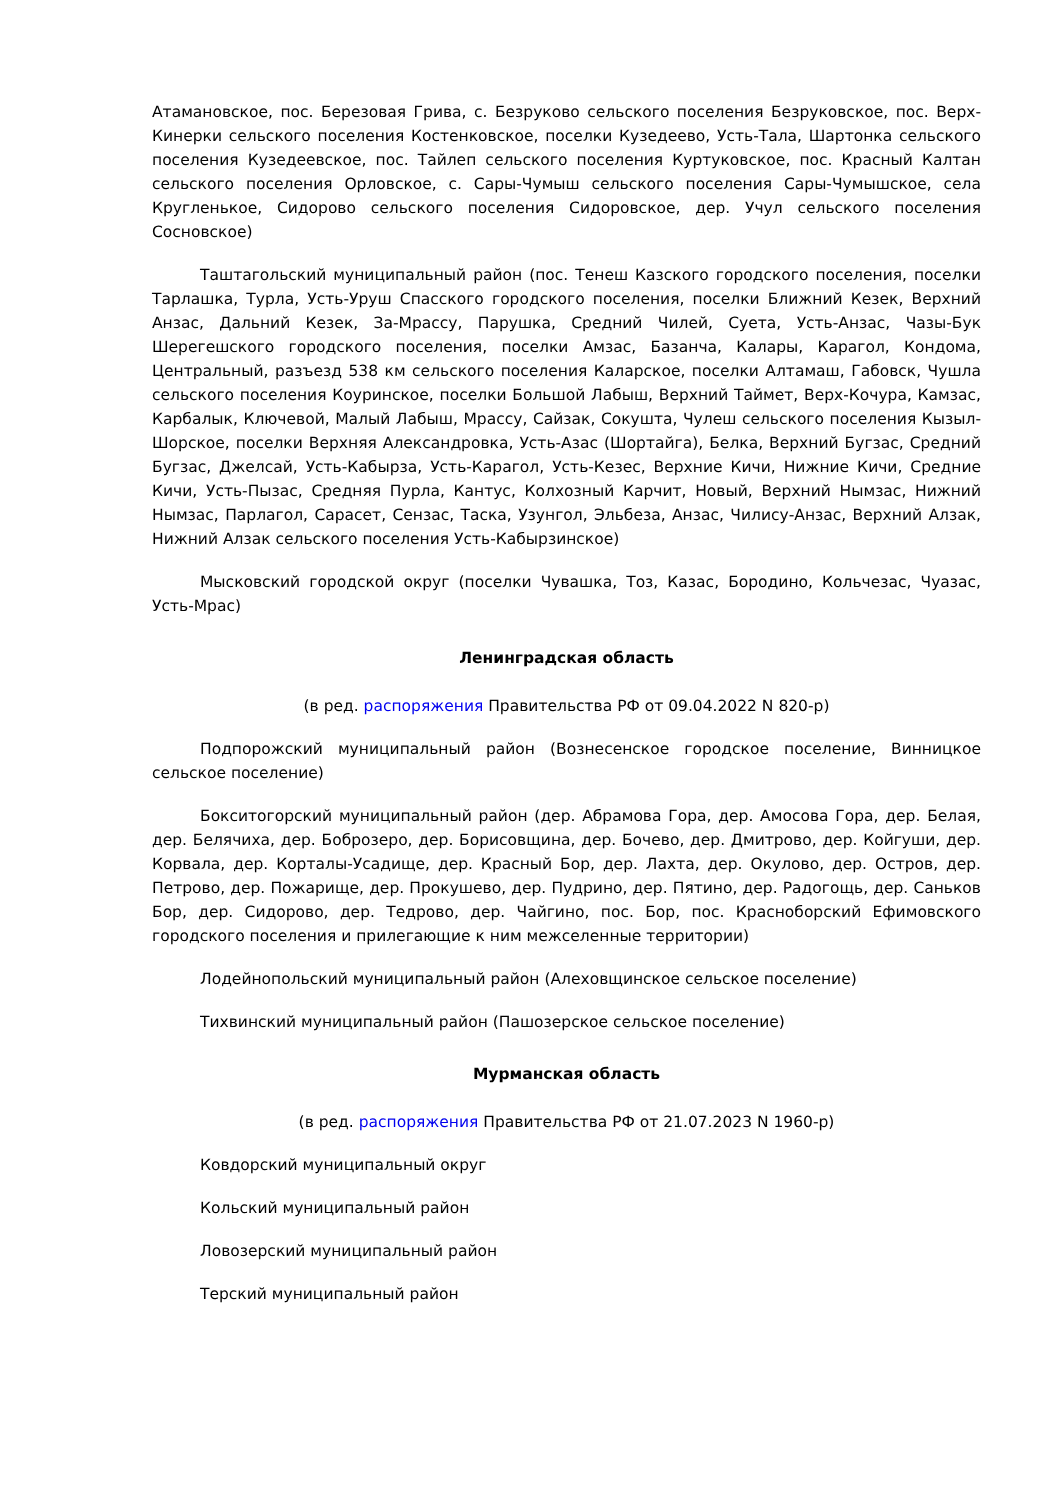Атамановское, пос. Березовая Грива, с. Безруково сельского поселения Безруковское, пос. Верх-Кинерки сельского поселения Костенковское, поселки Кузедеево, Усть-Тала, Шартонка сельского поселения Кузедеевское, пос. Тайлеп сельского поселения Куртуковское, пос. Красный Калтан сельского поселения Орловское, с. Сары-Чумыш сельского поселения Сары-Чумышское, села Кругленькое, Сидорово сельского поселения Сидоровское, дер. Учул сельского поселения Сосновское)
Таштагольский муниципальный район (пос. Тенеш Казского городского поселения, поселки Тарлашка, Турла, Усть-Уруш Спасского городского поселения, поселки Ближний Кезек, Верхний Анзас, Дальний Кезек, За-Мрассу, Парушка, Средний Чилей, Суета, Усть-Анзас, Чазы-Бук Шерегешского городского поселения, поселки Амзас, Базанча, Калары, Карагол, Кондома, Центральный, разъезд 538 км сельского поселения Каларское, поселки Алтамаш, Габовск, Чушла сельского поселения Коуринское, поселки Большой Лабыш, Верхний Таймет, Верх-Кочура, Камзас, Карбалык, Ключевой, Малый Лабыш, Мрассу, Сайзак, Сокушта, Чулеш сельского поселения Кызыл-Шорское, поселки Верхняя Александровка, Усть-Азас (Шортайга), Белка, Верхний Бугзас, Средний Бугзас, Джелсай, Усть-Кабырза, Усть-Карагол, Усть-Кезес, Верхние Кичи, Нижние Кичи, Средние Кичи, Усть-Пызас, Средняя Пурла, Кантус, Колхозный Карчит, Новый, Верхний Нымзас, Нижний Нымзас, Парлагол, Сарасет, Сензас, Таска, Узунгол, Эльбеза, Анзас, Чилису-Анзас, Верхний Алзак, Нижний Алзак сельского поселения Усть-Кабырзинское)
Мысковский городской округ (поселки Чувашка, Тоз, Казас, Бородино, Кольчезас, Чуазас, Усть-Мрас)
Ленинградская область
(в ред. распоряжения Правительства РФ от 09.04.2022 N 820-р)
Подпорожский муниципальный район (Вознесенское городское поселение, Винницкое сельское поселение)
Бокситогорский муниципальный район (дер. Абрамова Гора, дер. Амосова Гора, дер. Белая, дер. Белячиха, дер. Боброзеро, дер. Борисовщина, дер. Бочево, дер. Дмитрово, дер. Койгуши, дер. Корвала, дер. Корталы-Усадище, дер. Красный Бор, дер. Лахта, дер. Окулово, дер. Остров, дер. Петрово, дер. Пожарище, дер. Прокушево, дер. Пудрино, дер. Пятино, дер. Радогощь, дер. Саньков Бор, дер. Сидорово, дер. Тедрово, дер. Чайгино, пос. Бор, пос. Красноборский Ефимовского городского поселения и прилегающие к ним межселенные территории)
Лодейнопольский муниципальный район (Алеховщинское сельское поселение)
Тихвинский муниципальный район (Пашозерское сельское поселение)
Мурманская область
(в ред. распоряжения Правительства РФ от 21.07.2023 N 1960-р)
Ковдорский муниципальный округ
Кольский муниципальный район
Ловозерский муниципальный район
Терский муниципальный район